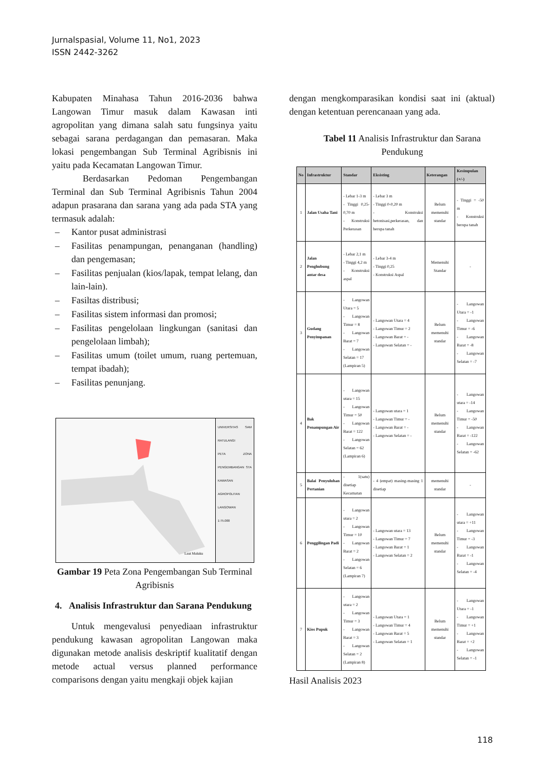Jurnalspasial, Volume 11, No1, 2023
ISSN 2442-3262
Kabupaten Minahasa Tahun 2016-2036 bahwa Langowan Timur masuk dalam Kawasan inti agropolitan yang dimana salah satu fungsinya yaitu sebagai sarana perdagangan dan pemasaran. Maka lokasi pengembangan Sub Terminal Agribisnis ini yaitu pada Kecamatan Langowan Timur.
Berdasarkan Pedoman Pengembangan Terminal dan Sub Terminal Agribisnis Tahun 2004 adapun prasarana dan sarana yang ada pada STA yang termasuk adalah:
– Kantor pusat administrasi
– Fasilitas penampungan, penanganan (handling) dan pengemasan;
– Fasilitas penjualan (kios/lapak, tempat lelang, dan lain-lain).
– Fasiltas distribusi;
– Fasilitas sistem informasi dan promosi;
– Fasilitas pengelolaan lingkungan (sanitasi dan pengelolaan limbah);
– Fasilitas umum (toilet umum, ruang pertemuan, tempat ibadah);
– Fasilitas penunjang.
Laut Maluku
UNIVERSITAS SAM RATULANGI
PETA ZONA PENGEMBANGAN STA KAWASAN AGROPOLITAN LANGOWAN
1:75.000
Gambar 19 Peta Zona Pengembangan Sub Terminal Agribisnis
4. Analisis Infrastruktur dan Sarana Pendukung
Untuk mengevalusi penyediaan infrastruktur pendukung kawasan agropolitan Langowan maka digunakan metode analisis deskriptif kualitatif dengan metode actual versus planned performance comparisons dengan yaitu mengkaji objek kajian
dengan mengkomparasikan kondisi saat ini (aktual) dengan ketentuan perencanaan yang ada.
Tabel 11 Analisis Infrastruktur dan Sarana Pendukung
| No | Infrastruktur | Standar | Eksisting | Keterangan | Kesimpulan (+/-) |
| --- | --- | --- | --- | --- | --- |
| 1 | Jalan Usaha Tani | - Lebar 1-3 m - Tinggi 0,25-0,70 m - Konstruksi Perkerasan | - Lebar 3 m - Tinggi 0-0,20 m - Konstruksi betonisasi,perkerasan, dan berupa tanah | Belum memenuhi standar | - Tinggi = -50 m - Konstruksi berupa tanah |
| 2 | Jalan Penghubung antar desa | - Lebar 2,1 m - Tinggi 4,2 m - Konstruksi aspal | - Lebar 3-4 m - Tinggi 0,25 - Konstruksi Aspal | Memenuhi Standar | - |
| 3 | Gudang Penyimpanan | - Langowan Utara = 5 - Langowan Timur = 8 - Langowan Barat = 7 - Langowan Selatan = 17 (Lampiran 5) | - Langowan Utara = 4 - Langowan Timur = 2 - Langowan Barat = - - Langowan Selatan = - | Belum memenuhi standar | - Langowan Utara = -1 - Langowan Timur = -6 - Langowan Barat = -8 - Langowan Selatan = -7 |
| 4 | Bak Penampungan Air | - Langowan utara = 15 - Langowan Timur = 50 - Langowan Barat = 122 - Langowan Selatan = 62 (Lampiran 6) | - Langowan utara = 1 - Langowan Timur = - - Langowan Barat = - - Langowan Selatan = - | Belum memenuhi standar | - Langowan utara = -14 - Langowan Timur = -50 - Langowan Barat = -122 - Langowan Selatan = -62 |
| 5 | Balai Penyuluhan Pertanian | - 1(satu) disetiap Kecamatan | - 4 (empat) masing-masing 1 disetiap | memenuhi standar | - |
| 6 | Penggilingan Padi | - Langowan utara = 2 - Langowan Timur = 10 - Langowan Barat = 2 - Langowan Selatan = 6 (Lampiran 7) | - Langowan utara = 13 - Langowan Timur = 7 - Langowan Barat = 1 - Langowan Selatan = 2 | Belum memenuhi standar | - Langowan utara = +11 - Langowan Timur = -3 - Langowan Barat = -1 - Langowan Selatan = -4 |
| 7 | Kios Pupuk | - Langowan utara = 2 - Langowan Timur = 3 - Langowan Barat = 3 - Langowan Selatan = 2 (Lampiran 8) | - Langowan Utara = 1 - Langowan Timur = 4 - Langowan Barat = 5 - Langowan Selatan = 1 | Belum memenuhi standar | - Langowan Utara = -1 - Langowan Timur = +1 - Langowan Barat = +2 - Langowan Selatan = -1 |
Hasil Analisis 2023
118